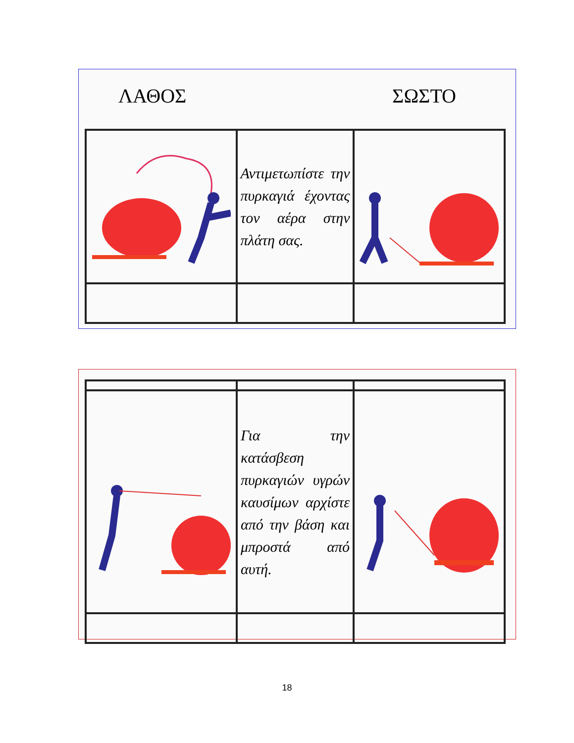ΛΑΘΟΣ ΣΩΣΤΟ
| | Αντιμετωπίστε την πυρκαγιά έχοντας τον αέρα στην πλάτη σας. | |
| | Για την κατάσβεση πυρκαγιών υγρών καυσίμων αρχίστε από την βάση και μπροστά από αυτή. | |
18